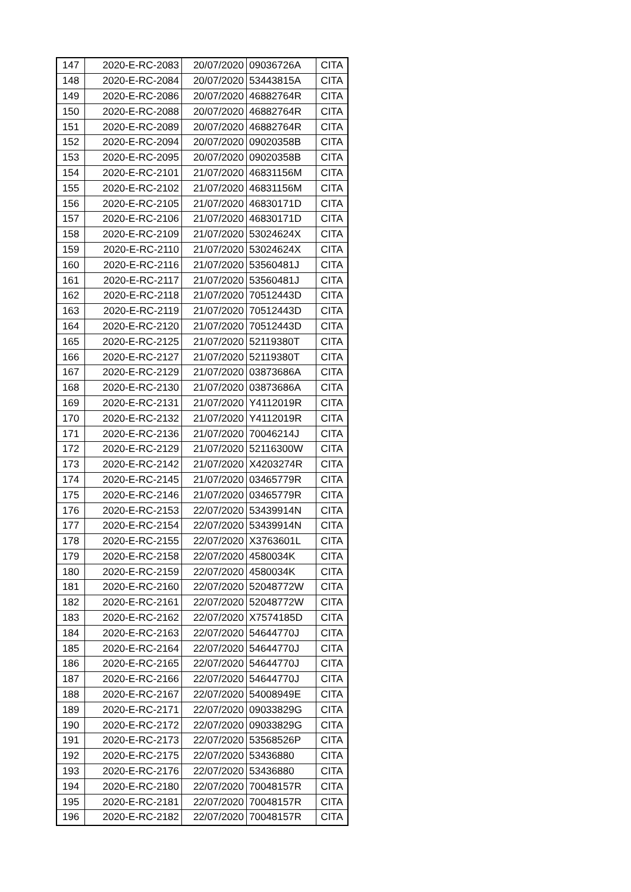| 147 | 2020-E-RC-2083 | 20/07/2020 | 09036726A | CITA |
| 148 | 2020-E-RC-2084 | 20/07/2020 | 53443815A | CITA |
| 149 | 2020-E-RC-2086 | 20/07/2020 | 46882764R | CITA |
| 150 | 2020-E-RC-2088 | 20/07/2020 | 46882764R | CITA |
| 151 | 2020-E-RC-2089 | 20/07/2020 | 46882764R | CITA |
| 152 | 2020-E-RC-2094 | 20/07/2020 | 09020358B | CITA |
| 153 | 2020-E-RC-2095 | 20/07/2020 | 09020358B | CITA |
| 154 | 2020-E-RC-2101 | 21/07/2020 | 46831156M | CITA |
| 155 | 2020-E-RC-2102 | 21/07/2020 | 46831156M | CITA |
| 156 | 2020-E-RC-2105 | 21/07/2020 | 46830171D | CITA |
| 157 | 2020-E-RC-2106 | 21/07/2020 | 46830171D | CITA |
| 158 | 2020-E-RC-2109 | 21/07/2020 | 53024624X | CITA |
| 159 | 2020-E-RC-2110 | 21/07/2020 | 53024624X | CITA |
| 160 | 2020-E-RC-2116 | 21/07/2020 | 53560481J | CITA |
| 161 | 2020-E-RC-2117 | 21/07/2020 | 53560481J | CITA |
| 162 | 2020-E-RC-2118 | 21/07/2020 | 70512443D | CITA |
| 163 | 2020-E-RC-2119 | 21/07/2020 | 70512443D | CITA |
| 164 | 2020-E-RC-2120 | 21/07/2020 | 70512443D | CITA |
| 165 | 2020-E-RC-2125 | 21/07/2020 | 52119380T | CITA |
| 166 | 2020-E-RC-2127 | 21/07/2020 | 52119380T | CITA |
| 167 | 2020-E-RC-2129 | 21/07/2020 | 03873686A | CITA |
| 168 | 2020-E-RC-2130 | 21/07/2020 | 03873686A | CITA |
| 169 | 2020-E-RC-2131 | 21/07/2020 | Y4112019R | CITA |
| 170 | 2020-E-RC-2132 | 21/07/2020 | Y4112019R | CITA |
| 171 | 2020-E-RC-2136 | 21/07/2020 | 70046214J | CITA |
| 172 | 2020-E-RC-2129 | 21/07/2020 | 52116300W | CITA |
| 173 | 2020-E-RC-2142 | 21/07/2020 | X4203274R | CITA |
| 174 | 2020-E-RC-2145 | 21/07/2020 | 03465779R | CITA |
| 175 | 2020-E-RC-2146 | 21/07/2020 | 03465779R | CITA |
| 176 | 2020-E-RC-2153 | 22/07/2020 | 53439914N | CITA |
| 177 | 2020-E-RC-2154 | 22/07/2020 | 53439914N | CITA |
| 178 | 2020-E-RC-2155 | 22/07/2020 | X3763601L | CITA |
| 179 | 2020-E-RC-2158 | 22/07/2020 | 4580034K | CITA |
| 180 | 2020-E-RC-2159 | 22/07/2020 | 4580034K | CITA |
| 181 | 2020-E-RC-2160 | 22/07/2020 | 52048772W | CITA |
| 182 | 2020-E-RC-2161 | 22/07/2020 | 52048772W | CITA |
| 183 | 2020-E-RC-2162 | 22/07/2020 | X7574185D | CITA |
| 184 | 2020-E-RC-2163 | 22/07/2020 | 54644770J | CITA |
| 185 | 2020-E-RC-2164 | 22/07/2020 | 54644770J | CITA |
| 186 | 2020-E-RC-2165 | 22/07/2020 | 54644770J | CITA |
| 187 | 2020-E-RC-2166 | 22/07/2020 | 54644770J | CITA |
| 188 | 2020-E-RC-2167 | 22/07/2020 | 54008949E | CITA |
| 189 | 2020-E-RC-2171 | 22/07/2020 | 09033829G | CITA |
| 190 | 2020-E-RC-2172 | 22/07/2020 | 09033829G | CITA |
| 191 | 2020-E-RC-2173 | 22/07/2020 | 53568526P | CITA |
| 192 | 2020-E-RC-2175 | 22/07/2020 | 53436880 | CITA |
| 193 | 2020-E-RC-2176 | 22/07/2020 | 53436880 | CITA |
| 194 | 2020-E-RC-2180 | 22/07/2020 | 70048157R | CITA |
| 195 | 2020-E-RC-2181 | 22/07/2020 | 70048157R | CITA |
| 196 | 2020-E-RC-2182 | 22/07/2020 | 70048157R | CITA |